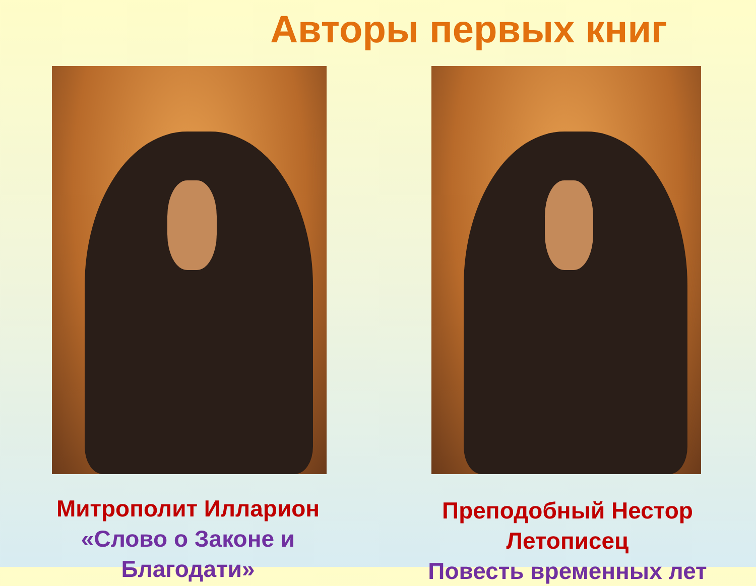Авторы первых книг
Митрополит Илларион
«Слово о Законе и Благодати»
Преподобный Нестор Летописец
Повесть временных лет